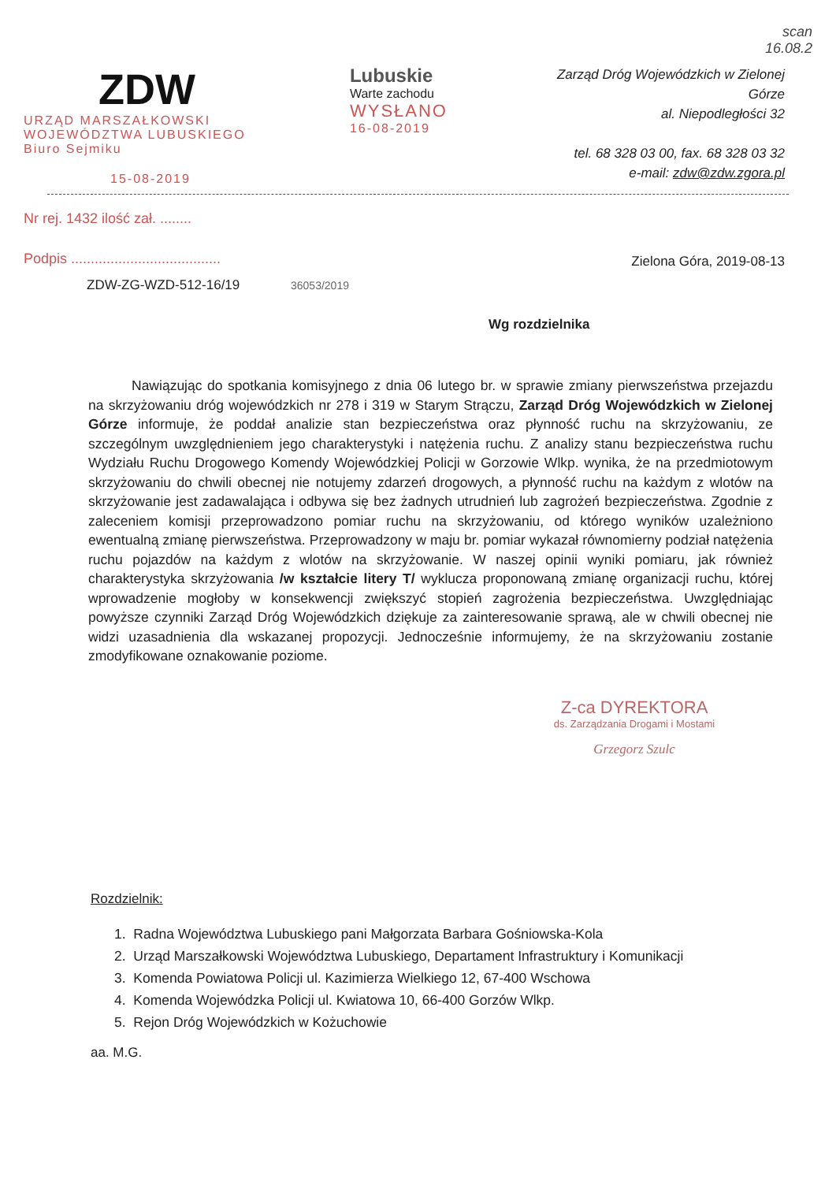scan
16.08.2
ZDW
URZĄD MARSZAŁKOWSKI
WOJEWÓDZTWA LUBUSKIEGO
Biuro Sejmiku
15-08-2019
Lubuskie
Warte zachodu
WYSŁANO
16-08-2019
Zarząd Dróg Wojewódzkich w Zielonej Górze
al. Niepodległości 32
tel. 68 328 03 00, fax. 68 328 03 32
e-mail: zdw@zdw.zgora.pl
Nr rej. 1432 ilość zał. ........
Podpis ......................................
Zielona Góra, 2019-08-13
ZDW-ZG-WZD-512-16/19 36053/2019
Wg rozdzielnika
Nawiązując do spotkania komisyjnego z dnia 06 lutego br. w sprawie zmiany pierwszeństwa przejazdu na skrzyżowaniu dróg wojewódzkich nr 278 i 319 w Starym Strączu, Zarząd Dróg Wojewódzkich w Zielonej Górze informuje, że poddał analizie stan bezpieczeństwa oraz płynność ruchu na skrzyżowaniu, ze szczególnym uwzględnieniem jego charakterystyki i natężenia ruchu. Z analizy stanu bezpieczeństwa ruchu Wydziału Ruchu Drogowego Komendy Wojewódzkiej Policji w Gorzowie Wlkp. wynika, że na przedmiotowym skrzyżowaniu do chwili obecnej nie notujemy zdarzeń drogowych, a płynność ruchu na każdym z wlotów na skrzyżowanie jest zadawalająca i odbywa się bez żadnych utrudnień lub zagrożeń bezpieczeństwa. Zgodnie z zaleceniem komisji przeprowadzono pomiar ruchu na skrzyżowaniu, od którego wyników uzależniono ewentualną zmianę pierwszeństwa. Przeprowadzony w maju br. pomiar wykazał równomierny podział natężenia ruchu pojazdów na każdym z wlotów na skrzyżowanie. W naszej opinii wyniki pomiaru, jak również charakterystyka skrzyżowania /w kształcie litery T/ wyklucza proponowaną zmianę organizacji ruchu, której wprowadzenie mogłoby w konsekwencji zwiększyć stopień zagrożenia bezpieczeństwa. Uwzględniając powyższe czynniki Zarząd Dróg Wojewódzkich dziękuje za zainteresowanie sprawą, ale w chwili obecnej nie widzi uzasadnienia dla wskazanej propozycji. Jednocześnie informujemy, że na skrzyżowaniu zostanie zmodyfikowane oznakowanie poziome.
Z-ca DYREKTORA
ds. Zarządzania Drogami i Mostami
Grzegorz Szulc
Rozdzielnik:
1. Radna Województwa Lubuskiego pani Małgorzata Barbara Gośniowska-Kola
2. Urząd Marszałkowski Województwa Lubuskiego, Departament Infrastruktury i Komunikacji
3. Komenda Powiatowa Policji ul. Kazimierza Wielkiego 12, 67-400 Wschowa
4. Komenda Wojewódzka Policji ul. Kwiatowa 10, 66-400 Gorzów Wlkp.
5. Rejon Dróg Wojewódzkich w Kożuchowie
aa. M.G.